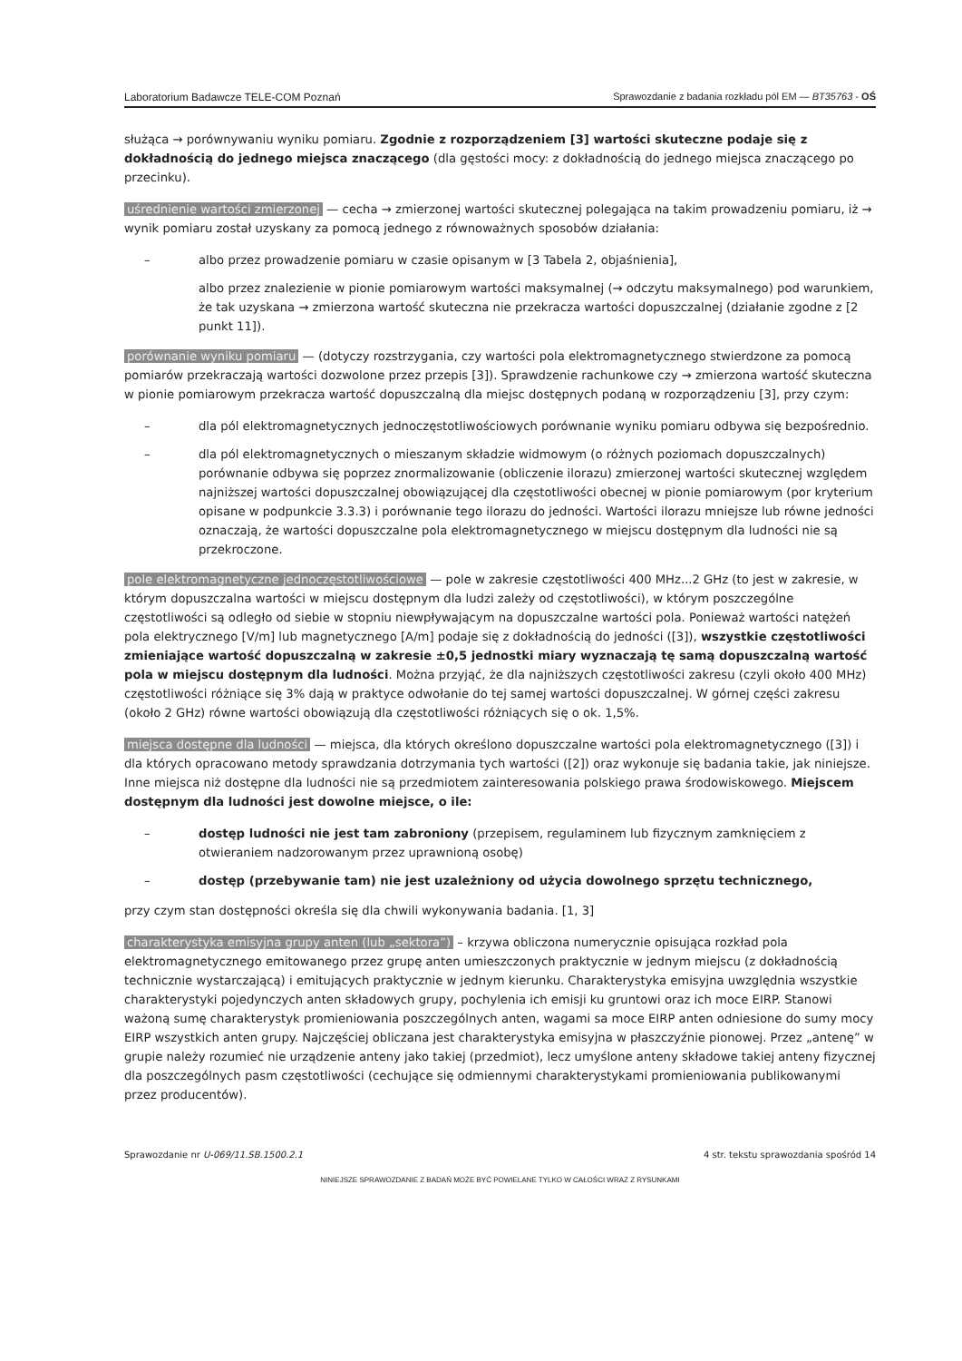Laboratorium Badawcze TELE-COM Poznań Sprawozdanie z badania rozkładu pól EM — BT35763 - OŚ
służąca → porównywaniu wyniku pomiaru. Zgodnie z rozporządzeniem [3] wartości skuteczne podaje się z dokładnością do jednego miejsca znaczącego (dla gęstości mocy: z dokładnością do jednego miejsca znaczącego po przecinku).
uśrednienie wartości zmierzonej — cecha → zmierzonej wartości skutecznej polegająca na takim prowadzeniu pomiaru, iż → wynik pomiaru został uzyskany za pomocą jednego z równoważnych sposobów działania:
– albo przez prowadzenie pomiaru w czasie opisanym w [3 Tabela 2, objaśnienia],
albo przez znalezienie w pionie pomiarowym wartości maksymalnej (→ odczytu maksymalnego) pod warunkiem, że tak uzyskana → zmierzona wartość skuteczna nie przekracza wartości dopuszczalnej (działanie zgodne z [2 punkt 11]).
porównanie wyniku pomiaru — (dotyczy rozstrzygania, czy wartości pola elektromagnetycznego stwierdzone za pomocą pomiarów przekraczają wartości dozwolone przez przepis [3]). Sprawdzenie rachunkowe czy → zmierzona wartość skuteczna w pionie pomiarowym przekracza wartość dopuszczalną dla miejsc dostępnych podaną w rozporządzeniu [3], przy czym:
– dla pól elektromagnetycznych jednoczęstotliwościowych porównanie wyniku pomiaru odbywa się bezpośrednio.
– dla pól elektromagnetycznych o mieszanym składzie widmowym (o różnych poziomach dopuszczalnych) porównanie odbywa się poprzez znormalizowanie (obliczenie ilorazu) zmierzonej wartości skutecznej względem najniższej wartości dopuszczalnej obowiązującej dla częstotliwości obecnej w pionie pomiarowym (por kryterium opisane w podpunkcie 3.3.3) i porównanie tego ilorazu do jedności. Wartości ilorazu mniejsze lub równe jedności oznaczają, że wartości dopuszczalne pola elektromagnetycznego w miejscu dostępnym dla ludności nie są przekroczone.
pole elektromagnetyczne jednoczęstotliwościowe — pole w zakresie częstotliwości 400 MHz...2 GHz (to jest w zakresie, w którym dopuszczalna wartości w miejscu dostępnym dla ludzi zależy od częstotliwości), w którym poszczególne częstotliwości są odległo od siebie w stopniu niewpływającym na dopuszczalne wartości pola. Ponieważ wartości natężeń pola elektrycznego [V/m] lub magnetycznego [A/m] podaje się z dokładnością do jedności ([3]), wszystkie częstotliwości zmieniające wartość dopuszczalną w zakresie ±0,5 jednostki miary wyznaczają tę samą dopuszczalną wartość pola w miejscu dostępnym dla ludności. Można przyjąć, że dla najniższych częstotliwości zakresu (czyli około 400 MHz) częstotliwości różniące się 3% dają w praktyce odwołanie do tej samej wartości dopuszczalnej. W górnej części zakresu (około 2 GHz) równe wartości obowiązują dla częstotliwości różniących się o ok. 1,5%.
miejsca dostępne dla ludności — miejsca, dla których określono dopuszczalne wartości pola elektromagnetycznego ([3]) i dla których opracowano metody sprawdzania dotrzymania tych wartości ([2]) oraz wykonuje się badania takie, jak niniejsze. Inne miejsca niż dostępne dla ludności nie są przedmiotem zainteresowania polskiego prawa środowiskowego. Miejscem dostępnym dla ludności jest dowolne miejsce, o ile:
– dostęp ludności nie jest tam zabroniony (przepisem, regulaminem lub fizycznym zamknięciem z otwieraniem nadzorowanym przez uprawnioną osobę)
– dostęp (przebywanie tam) nie jest uzależniony od użycia dowolnego sprzętu technicznego,
przy czym stan dostępności określa się dla chwili wykonywania badania. [1, 3]
charakterystyka emisyjna grupy anten (lub „sektora”) – krzywa obliczona numerycznie opisująca rozkład pola elektromagnetycznego emitowanego przez grupę anten umieszczonych praktycznie w jednym miejscu (z dokładnością technicznie wystarczającą) i emitujących praktycznie w jednym kierunku. Charakterystyka emisyjna uwzględnia wszystkie charakterystyki pojedynczych anten składowych grupy, pochylenia ich emisji ku gruntowi oraz ich moce EIRP. Stanowi ważoną sumę charakterystyk promieniowania poszczególnych anten, wagami sa moce EIRP anten odniesione do sumy mocy EIRP wszystkich anten grupy. Najczęściej obliczana jest charakterystyka emisyjna w płaszczyźnie pionowej. Przez „antenę” w grupie należy rozumieć nie urządzenie anteny jako takiej (przedmiot), lecz umyślone anteny składowe takiej anteny fizycznej dla poszczególnych pasm częstotliwości (cechujące się odmiennymi charakterystykami promieniowania publikowanymi przez producentów).
Sprawozdanie nr U-069/11.SB.1500.2.1 4 str. tekstu sprawozdania spośród 14
NINIEJSZE SPRAWOZDANIE Z BADAŃ MOŻE BYĆ POWIELANE TYLKO W CAŁOŚCI WRAZ Z RYSUNKAMI